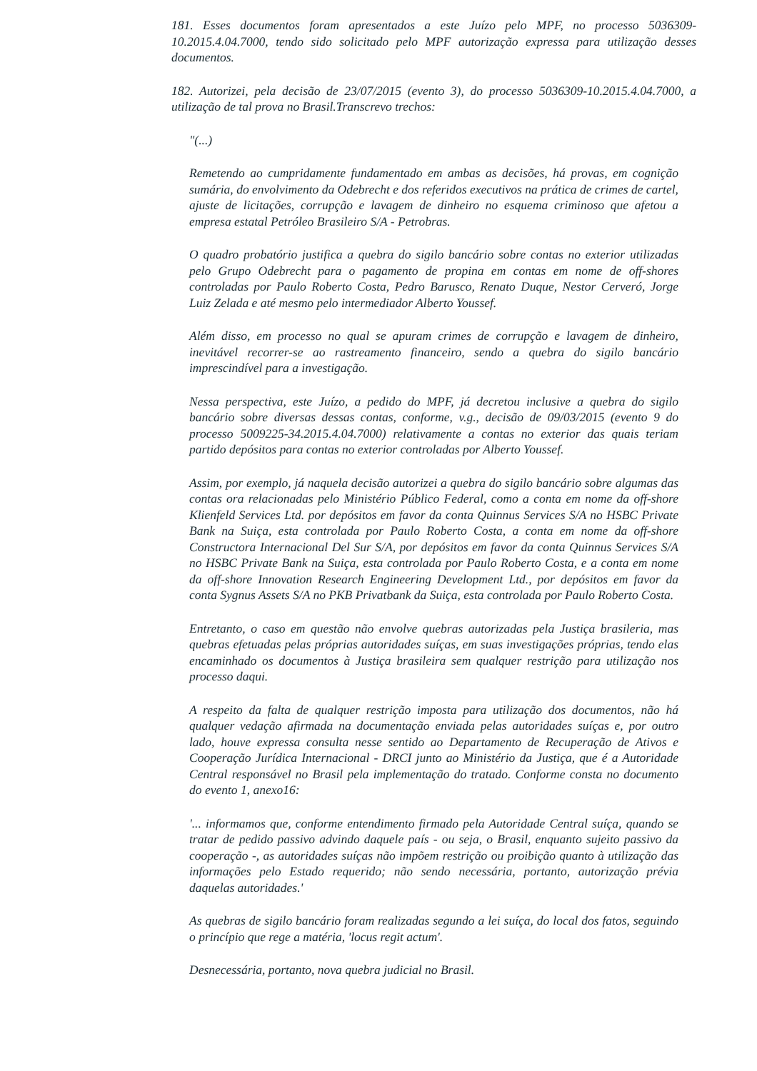181. Esses documentos foram apresentados a este Juízo pelo MPF, no processo 5036309-10.2015.4.04.7000, tendo sido solicitado pelo MPF autorização expressa para utilização desses documentos.
182. Autorizei, pela decisão de 23/07/2015 (evento 3), do processo 5036309-10.2015.4.04.7000, a utilização de tal prova no Brasil.Transcrevo trechos:
"(...)
Remetendo ao cumpridamente fundamentado em ambas as decisões, há provas, em cognição sumária, do envolvimento da Odebrecht e dos referidos executivos na prática de crimes de cartel, ajuste de licitações, corrupção e lavagem de dinheiro no esquema criminoso que afetou a empresa estatal Petróleo Brasileiro S/A - Petrobras.
O quadro probatório justifica a quebra do sigilo bancário sobre contas no exterior utilizadas pelo Grupo Odebrecht para o pagamento de propina em contas em nome de off-shores controladas por Paulo Roberto Costa, Pedro Barusco, Renato Duque, Nestor Cerveró, Jorge Luiz Zelada e até mesmo pelo intermediador Alberto Youssef.
Além disso, em processo no qual se apuram crimes de corrupção e lavagem de dinheiro, inevitável recorrer-se ao rastreamento financeiro, sendo a quebra do sigilo bancário imprescindível para a investigação.
Nessa perspectiva, este Juízo, a pedido do MPF, já decretou inclusive a quebra do sigilo bancário sobre diversas dessas contas, conforme, v.g., decisão de 09/03/2015 (evento 9 do processo 5009225-34.2015.4.04.7000) relativamente a contas no exterior das quais teriam partido depósitos para contas no exterior controladas por Alberto Youssef.
Assim, por exemplo, já naquela decisão autorizei a quebra do sigilo bancário sobre algumas das contas ora relacionadas pelo Ministério Público Federal, como a conta em nome da off-shore Klienfeld Services Ltd. por depósitos em favor da conta Quinnus Services S/A no HSBC Private Bank na Suiça, esta controlada por Paulo Roberto Costa, a conta em nome da off-shore Constructora Internacional Del Sur S/A, por depósitos em favor da conta Quinnus Services S/A no HSBC Private Bank na Suiça, esta controlada por Paulo Roberto Costa, e a conta em nome da off-shore Innovation Research Engineering Development Ltd., por depósitos em favor da conta Sygnus Assets S/A no PKB Privatbank da Suiça, esta controlada por Paulo Roberto Costa.
Entretanto, o caso em questão não envolve quebras autorizadas pela Justiça brasileria, mas quebras efetuadas pelas próprias autoridades suíças, em suas investigações próprias, tendo elas encaminhado os documentos à Justiça brasileira sem qualquer restrição para utilização nos processo daqui.
A respeito da falta de qualquer restrição imposta para utilização dos documentos, não há qualquer vedação afirmada na documentação enviada pelas autoridades suíças e, por outro lado, houve expressa consulta nesse sentido ao Departamento de Recuperação de Ativos e Cooperação Jurídica Internacional - DRCI junto ao Ministério da Justiça, que é a Autoridade Central responsável no Brasil pela implementação do tratado. Conforme consta no documento do evento 1, anexo16:
'... informamos que, conforme entendimento firmado pela Autoridade Central suíça, quando se tratar de pedido passivo advindo daquele país - ou seja, o Brasil, enquanto sujeito passivo da cooperação -, as autoridades suíças não impõem restrição ou proibição quanto à utilização das informações pelo Estado requerido; não sendo necessária, portanto, autorização prévia daquelas autoridades.'
As quebras de sigilo bancário foram realizadas segundo a lei suíça, do local dos fatos, seguindo o princípio que rege a matéria, 'locus regit actum'.
Desnecessária, portanto, nova quebra judicial no Brasil.